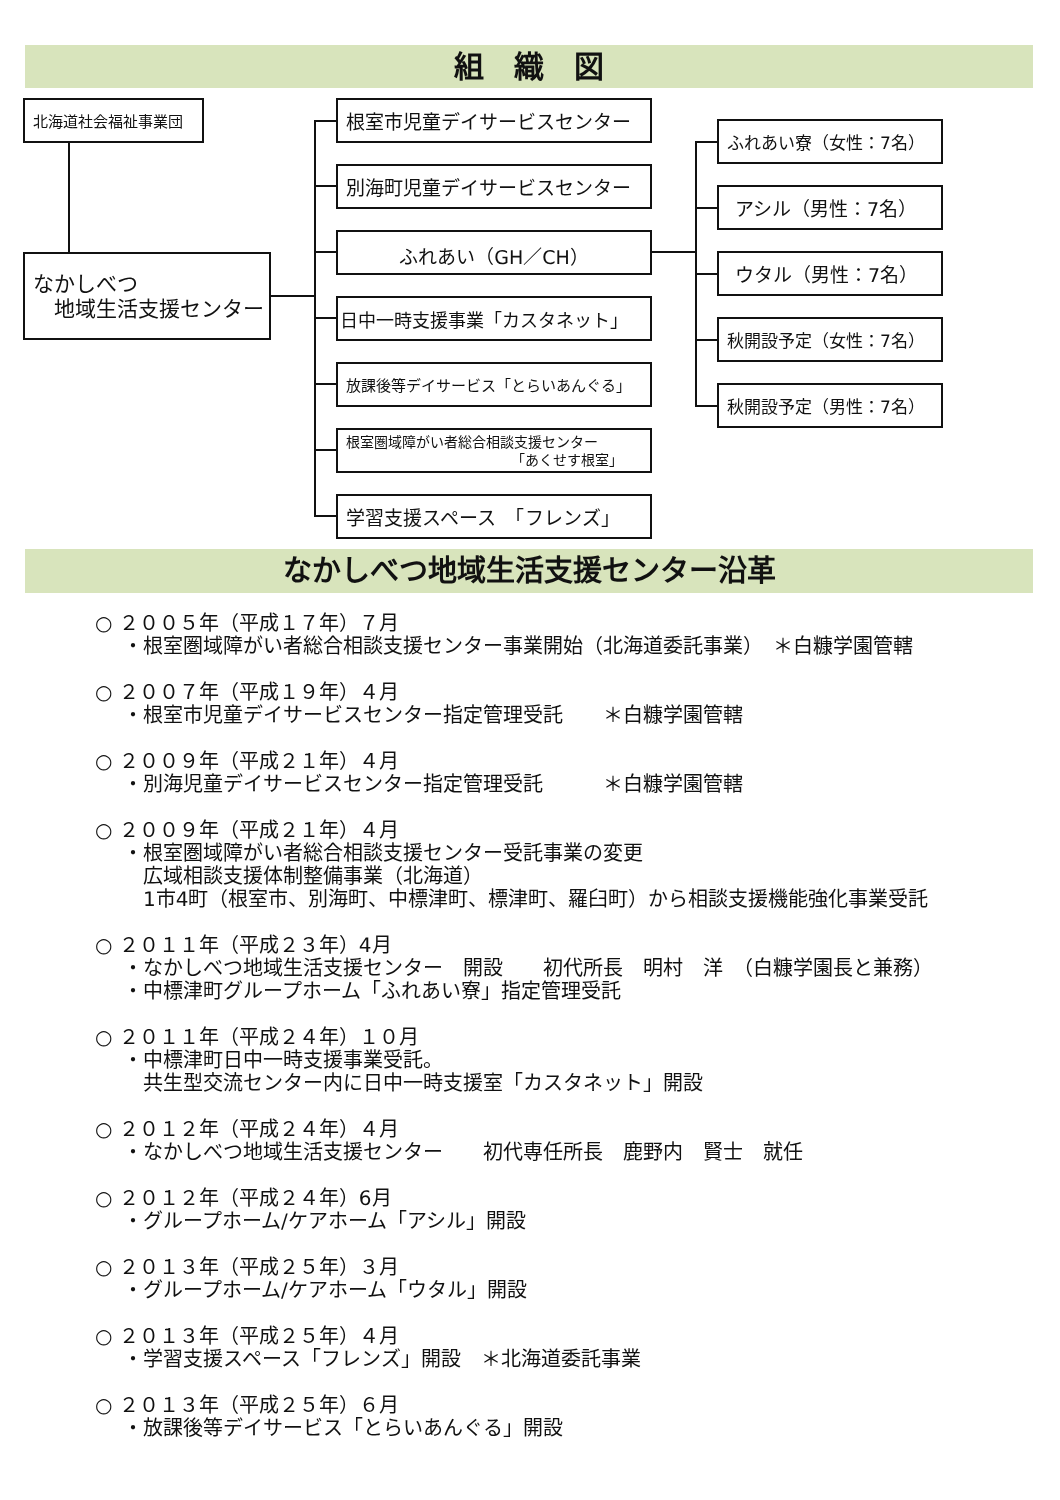組　織　図
北海道社会福祉事業団
なかしべつ
　地域生活支援センター
根室市児童デイサービスセンター
別海町児童デイサービスセンター
ふれあい（GH／CH）
日中一時支援事業「カスタネット」
放課後等デイサービス「とらいあんぐる」
根室圏域障がい者総合相談支援センター
「あくせす根室」
学習支援スペース　「フレンズ」
ふれあい寮（女性：7名）
アシル（男性：7名）
ウタル（男性：7名）
秋開設予定（女性：7名）
秋開設予定（男性：7名）
なかしべつ地域生活支援センター沿革
○ ２００５年（平成１７年）７月
・根室圏域障がい者総合相談支援センター事業開始（北海道委託事業）　＊白糠学園管轄
○ ２００７年（平成１９年）４月
・根室市児童デイサービスセンター指定管理受託　　＊白糠学園管轄
○ ２００９年（平成２１年）４月
・別海児童デイサービスセンター指定管理受託　　　＊白糠学園管轄
○ ２００９年（平成２１年）４月
・根室圏域障がい者総合相談支援センター受託事業の変更
　広域相談支援体制整備事業（北海道）
　1市4町（根室市、別海町、中標津町、標津町、羅臼町）から相談支援機能強化事業受託
○ ２０１１年（平成２３年）4月
・なかしべつ地域生活支援センター　開設　　初代所長　明村　洋　（白糠学園長と兼務）
・中標津町グループホーム「ふれあい寮」指定管理受託
○ ２０１１年（平成２４年）１０月
・中標津町日中一時支援事業受託。
　共生型交流センター内に日中一時支援室「カスタネット」開設
○ ２０１２年（平成２４年）４月
・なかしべつ地域生活支援センター　　初代専任所長　鹿野内　賢士　就任
○ ２０１２年（平成２４年）6月
・グループホーム/ケアホーム「アシル」開設
○ ２０１３年（平成２５年）３月
・グループホーム/ケアホーム「ウタル」開設
○ ２０１３年（平成２５年）４月
・学習支援スペース「フレンズ」開設　＊北海道委託事業
○ ２０１３年（平成２５年）６月
・放課後等デイサービス「とらいあんぐる」開設